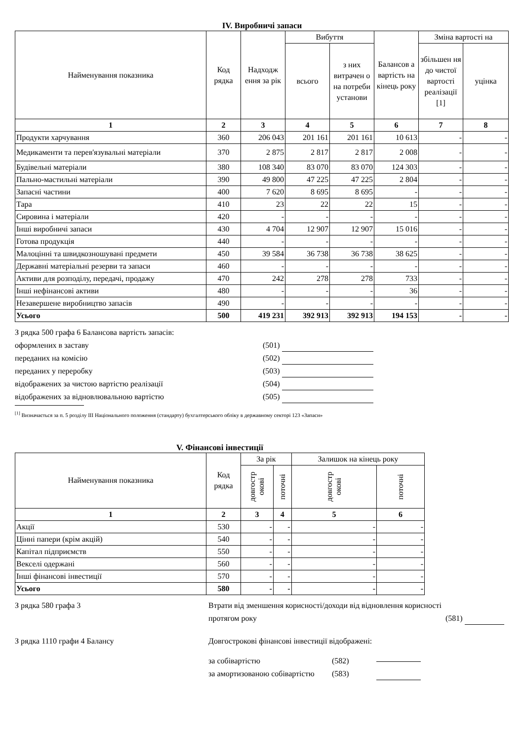IV. Виробничі запаси
| Найменування показника | Код рядка | Надходж ення за рік | Вибуття | | Балансов а вартість на кінець року | Зміна вартості на | |
| --- | --- | --- | --- | --- | --- | --- | --- |
| | | | всього | з них витрачен о на потреби установи | | збільшен ня до чистої вартості реалізації [1] | уцінка |
| 1 | 2 | 3 | 4 | 5 | 6 | 7 | 8 |
| Продукти харчування | 360 | 206 043 | 201 161 | 201 161 | 10 613 | - | - |
| Медикаменти та перев'язувальні матеріали | 370 | 2 875 | 2 817 | 2 817 | 2 008 | - | - |
| Будівельні матеріали | 380 | 108 340 | 83 070 | 83 070 | 124 303 | - | - |
| Пально-мастильні матеріали | 390 | 49 800 | 47 225 | 47 225 | 2 804 | - | - |
| Запасні частини | 400 | 7 620 | 8 695 | 8 695 | - | - | - |
| Тара | 410 | 23 | 22 | 22 | 15 | - | - |
| Сировина і матеріали | 420 | - | - | - | - | - | - |
| Інші виробничі запаси | 430 | 4 704 | 12 907 | 12 907 | 15 016 | - | - |
| Готова продукція | 440 | - | - | - | - | - | - |
| Малоцінні та швидкозношувані предмети | 450 | 39 584 | 36 738 | 36 738 | 38 625 | - | - |
| Державні матеріальні резерви та запаси | 460 | - | - | - | - | - | - |
| Активи для розподілу, передачі, продажу | 470 | 242 | 278 | 278 | 733 | - | - |
| Інші нефінансові активи | 480 | - | - | - | 36 | - | - |
| Незавершене виробництво запасів | 490 | - | - | - | - | - | - |
| Усього | 500 | 419 231 | 392 913 | 392 913 | 194 153 | - | - |
З рядка 500 графа 6 Балансова вартість запасів:
оформлених в заставу (501)
переданих на комісію (502)
переданих у переробку (503)
відображених за чистою вартістю реалізації (504)
відображених за відновлювальною вартістю (505)
<sup>[1]</sup> Визначається за п. 5 розділу ІІІ Національного положення (стандарту) бухгалтерського обліку в державному секторі 123 «Запаси»
V. Фінансові інвестиції
| Найменування показника | Код рядка | За рік | | Залишок на кінець року | |
| --- | --- | --- | --- | --- | --- |
| | | довгостр окові | поточні | довгостр окові | поточні |
| 1 | 2 | 3 | 4 | 5 | 6 |
| Акції | 530 | - | - | - | - |
| Цінні папери (крім акцій) | 540 | - | - | - | - |
| Капітал підприємств | 550 | - | - | - | - |
| Векселі одержані | 560 | - | - | - | - |
| Інші фінансові інвестиції | 570 | - | - | - | - |
| Усього | 580 | - | - | - | - |
З рядка 580 графа 3 Втрати від зменшення корисності/доходи від відновлення корисності протягом року (581)
З рядка 1110 графи 4 Балансу Довгострокові фінансові інвестиції відображені:
за собівартістю (582)
за амортизованою собівартістю (583)